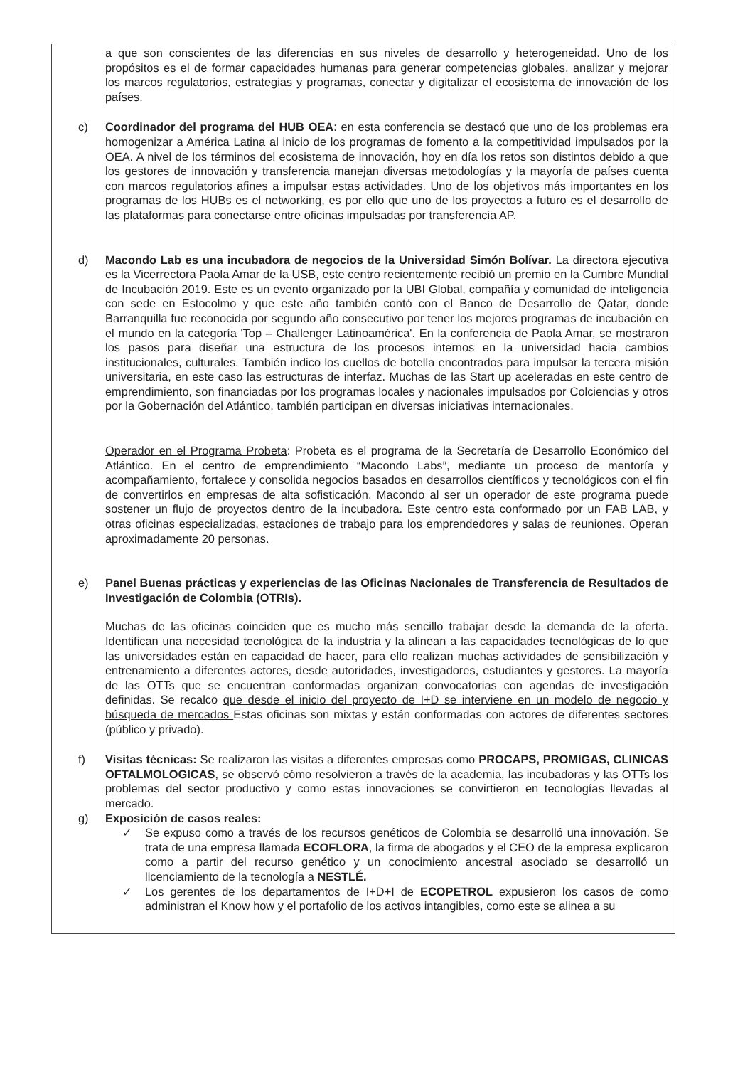a que son conscientes de las diferencias en sus niveles de desarrollo y heterogeneidad. Uno de los propósitos es el de formar capacidades humanas para generar competencias globales, analizar y mejorar los marcos regulatorios, estrategias y programas, conectar y digitalizar el ecosistema de innovación de los países.
c) Coordinador del programa del HUB OEA: en esta conferencia se destacó que uno de los problemas era homogenizar a América Latina al inicio de los programas de fomento a la competitividad impulsados por la OEA. A nivel de los términos del ecosistema de innovación, hoy en día los retos son distintos debido a que los gestores de innovación y transferencia manejan diversas metodologías y la mayoría de países cuenta con marcos regulatorios afines a impulsar estas actividades. Uno de los objetivos más importantes en los programas de los HUBs es el networking, es por ello que uno de los proyectos a futuro es el desarrollo de las plataformas para conectarse entre oficinas impulsadas por transferencia AP.
d) Macondo Lab es una incubadora de negocios de la Universidad Simón Bolívar. La directora ejecutiva es la Vicerrectora Paola Amar de la USB, este centro recientemente recibió un premio en la Cumbre Mundial de Incubación 2019. Este es un evento organizado por la UBI Global, compañía y comunidad de inteligencia con sede en Estocolmo y que este año también contó con el Banco de Desarrollo de Qatar, donde Barranquilla fue reconocida por segundo año consecutivo por tener los mejores programas de incubación en el mundo en la categoría 'Top – Challenger Latinoamérica'. En la conferencia de Paola Amar, se mostraron los pasos para diseñar una estructura de los procesos internos en la universidad hacia cambios institucionales, culturales. También indico los cuellos de botella encontrados para impulsar la tercera misión universitaria, en este caso las estructuras de interfaz. Muchas de las Start up aceleradas en este centro de emprendimiento, son financiadas por los programas locales y nacionales impulsados por Colciencias y otros por la Gobernación del Atlántico, también participan en diversas iniciativas internacionales.
Operador en el Programa Probeta: Probeta es el programa de la Secretaría de Desarrollo Económico del Atlántico. En el centro de emprendimiento “Macondo Labs”, mediante un proceso de mentoría y acompañamiento, fortalece y consolida negocios basados en desarrollos científicos y tecnológicos con el fin de convertirlos en empresas de alta sofisticación. Macondo al ser un operador de este programa puede sostener un flujo de proyectos dentro de la incubadora. Este centro esta conformado por un FAB LAB, y otras oficinas especializadas, estaciones de trabajo para los emprendedores y salas de reuniones. Operan aproximadamente 20 personas.
e) Panel Buenas prácticas y experiencias de las Oficinas Nacionales de Transferencia de Resultados de Investigación de Colombia (OTRIs).
Muchas de las oficinas coinciden que es mucho más sencillo trabajar desde la demanda de la oferta. Identifican una necesidad tecnológica de la industria y la alinean a las capacidades tecnológicas de lo que las universidades están en capacidad de hacer, para ello realizan muchas actividades de sensibilización y entrenamiento a diferentes actores, desde autoridades, investigadores, estudiantes y gestores. La mayoría de las OTTs que se encuentran conformadas organizan convocatorias con agendas de investigación definidas. Se recalco que desde el inicio del proyecto de I+D se interviene en un modelo de negocio y búsqueda de mercados Estas oficinas son mixtas y están conformadas con actores de diferentes sectores (público y privado).
f) Visitas técnicas: Se realizaron las visitas a diferentes empresas como PROCAPS, PROMIGAS, CLINICAS OFTALMOLOGICAS, se observó cómo resolvieron a través de la academia, las incubadoras y las OTTs los problemas del sector productivo y como estas innovaciones se convirtieron en tecnologías llevadas al mercado.
g) Exposición de casos reales:
✓ Se expuso como a través de los recursos genéticos de Colombia se desarrolló una innovación. Se trata de una empresa llamada ECOFLORA, la firma de abogados y el CEO de la empresa explicaron como a partir del recurso genético y un conocimiento ancestral asociado se desarrolló un licenciamiento de la tecnología a NESTLÉ.
✓ Los gerentes de los departamentos de I+D+I de ECOPETROL expusieron los casos de como administran el Know how y el portafolio de los activos intangibles, como este se alinea a su